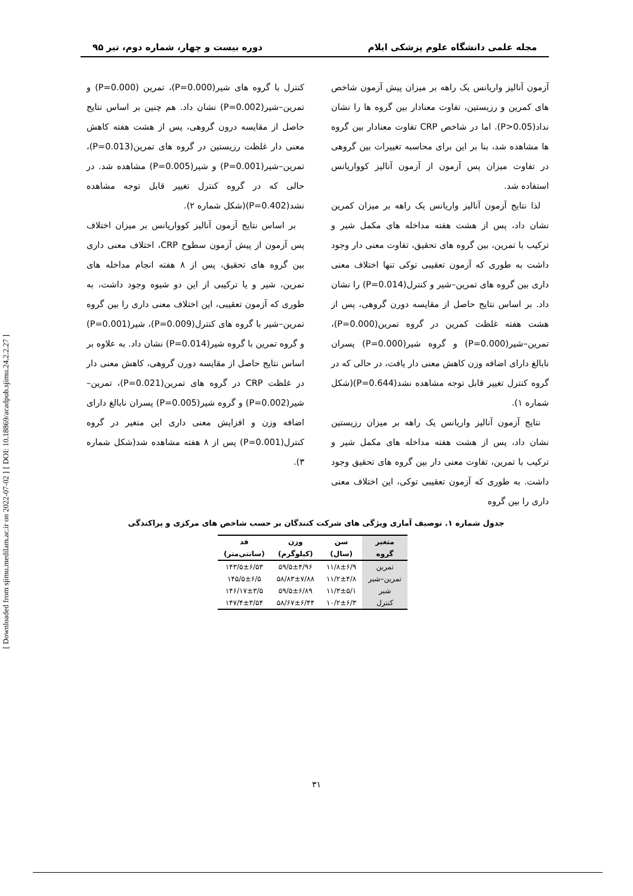[ DOI: 10.18869/acadpub.sjimu.24.2.2.27 ]
[ Downloaded from sjimu.medilam.ac.ir on 2022-07-02 ]
مجله علمی دانشگاه علوم پزشکی ایلام دوره بیست و چهار، شماره دوم، تیر ۹۵
آزمون آنالیز واریانس یک راهه بر میزان پیش آزمون شاخص های کمرین و رزیستین، تفاوت معنادار بین گروه ها را نشان نداد(P>0.05). اما در شاخص CRP تفاوت معنادار بین گروه ها مشاهده شد، بنا بر این برای محاسبه تغییرات بین گروهی در تفاوت میزان پس آزمون از آزمون آنالیز کوواریانس استفاده شد.
لذا نتایج آزمون آنالیز واریانس یک راهه بر میزان کمرین نشان داد، پس از هشت هفته مداخله های مکمل شیر و ترکیب با تمرین، بین گروه های تحقیق، تفاوت معنی دار وجود داشت به طوری که آزمون تعقیبی توکی تنها اختلاف معنی داری بین گروه های تمرین–شیر و کنترل(P=0.014) را نشان داد. بر اساس نتایج حاصل از مقایسه دورن گروهی، پس از هشت هفته غلظت کمرین در گروه تمرین(P=0.000)، تمرین–شیر(P=0.000) و گروه شیر(P=0.000) پسران نابالغ دارای اضافه وزن کاهش معنی دار یافت، در حالی که در گروه کنترل تغییر قابل توجه مشاهده نشد(P=0.644)(شکل شماره ۱).
نتایج آزمون آنالیز واریانس یک راهه بر میزان رزیستین نشان داد، پس از هشت هفته مداخله های مکمل شیر و ترکیب با تمرین، تفاوت معنی دار بین گروه های تحقیق وجود داشت. به طوری که آزمون تعقیبی توکی، این اختلاف معنی داری را بین گروه
کنترل با گروه های شیر(P=0.000)، تمرین (P=0.000) و تمرین–شیر(P=0.002) نشان داد. هم چنین بر اساس نتایج حاصل از مقایسه درون گروهی، پس از هشت هفته کاهش معنی دار غلظت رزیستین در گروه های تمرین(P=0.013)، تمرین–شیر(P=0.001) و شیر(P=0.005) مشاهده شد. در حالی که در گروه کنترل تغییر قابل توجه مشاهده نشد(P=0.402)(شکل شماره ۲).
بر اساس نتایج آزمون آنالیز کوواریانس بر میزان اختلاف پس آزمون از پیش آزمون سطوح CRP، اختلاف معنی داری بین گروه های تحقیق، پس از ۸ هفته انجام مداخله های تمرین، شیر و یا ترکیبی از این دو شیوه وجود داشت، به طوری که آزمون تعقیبی، این اختلاف معنی داری را بین گروه تمرین–شیر با گروه های کنترل(P=0.009)، شیر(P=0.001) و گروه تمرین با گروه شیر(P=0.014) نشان داد. به علاوه بر اساس نتایج حاصل از مقایسه دورن گروهی، کاهش معنی دار در غلظت CRP در گروه های تمرین(P=0.021)، تمرین–شیر(P=0.002) و گروه شیر(P=0.005) پسران نابالغ دارای اضافه وزن و افزایش معنی داری این متغیر در گروه کنترل(P=0.001) پس از ۸ هفته مشاهده شد(شکل شماره ۳).
جدول شماره ۱. توصیف آماری ویژگی های شرکت کنندگان بر حسب شاخص های مرکزی و پراکندگی
| متغیر | سن | وزن | قد |
| --- | --- | --- | --- |
| گروه | (سال) | (کیلوگرم) | (سانتی‌متر) |
| تمرین | ۱۱/۸±۶/۹ | ۵۹/۵±۴/۹۶ | ۱۴۳/۵±۶/۵۳ |
| تمرین–شیر | ۱۱/۲±۴/۸ | ۵۸/۸۳±۷/۸۸ | ۱۴۵/۵±۶/۵ |
| شیر | ۱۱/۳±۵/۱ | ۵۹/۵±۶/۸۹ | ۱۴۶/۱۷±۳/۵ |
| کنترل | ۱۰/۲±۶/۳ | ۵۸/۶۷±۶/۴۴ | ۱۴۷/۴±۳/۵۴ |
۳۱